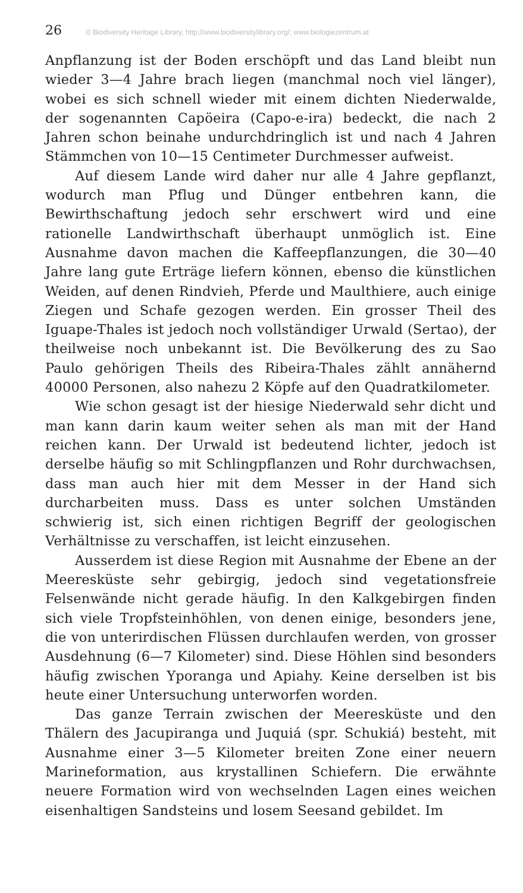26 © Biodiversity Heritage Library, http://www.biodiversitylibrary.org/; www.biologiezentrum.at
Anpflanzung ist der Boden erschöpft und das Land bleibt nun wieder 3—4 Jahre brach liegen (manchmal noch viel länger), wobei es sich schnell wieder mit einem dichten Niederwalde, der sogenannten Capöeira (Capo-e-ira) bedeckt, die nach 2 Jahren schon beinahe undurchdringlich ist und nach 4 Jahren Stämmchen von 10—15 Centimeter Durchmesser aufweist.
Auf diesem Lande wird daher nur alle 4 Jahre gepflanzt, wodurch man Pflug und Dünger entbehren kann, die Bewirthschaftung jedoch sehr erschwert wird und eine rationelle Landwirthschaft überhaupt unmöglich ist. Eine Ausnahme davon machen die Kaffeepflanzungen, die 30—40 Jahre lang gute Erträge liefern können, ebenso die künstlichen Weiden, auf denen Rindvieh, Pferde und Maulthiere, auch einige Ziegen und Schafe gezogen werden. Ein grosser Theil des Iguape-Thales ist jedoch noch vollständiger Urwald (Sertao), der theilweise noch unbekannt ist. Die Bevölkerung des zu Sao Paulo gehörigen Theils des Ribeira-Thales zählt annähernd 40000 Personen, also nahezu 2 Köpfe auf den Quadratkilometer.
Wie schon gesagt ist der hiesige Niederwald sehr dicht und man kann darin kaum weiter sehen als man mit der Hand reichen kann. Der Urwald ist bedeutend lichter, jedoch ist derselbe häufig so mit Schlingpflanzen und Rohr durchwachsen, dass man auch hier mit dem Messer in der Hand sich durcharbeiten muss. Dass es unter solchen Umständen schwierig ist, sich einen richtigen Begriff der geologischen Verhältnisse zu verschaffen, ist leicht einzusehen.
Ausserdem ist diese Region mit Ausnahme der Ebene an der Meeresküste sehr gebirgig, jedoch sind vegetationsfreie Felsenwände nicht gerade häufig. In den Kalkgebirgen finden sich viele Tropfsteinhöhlen, von denen einige, besonders jene, die von unterirdischen Flüssen durchlaufen werden, von grosser Ausdehnung (6—7 Kilometer) sind. Diese Höhlen sind besonders häufig zwischen Yporanga und Apiahy. Keine derselben ist bis heute einer Untersuchung unterworfen worden.
Das ganze Terrain zwischen der Meeresküste und den Thälern des Jacupiranga und Juquiá (spr. Schukiá) besteht, mit Ausnahme einer 3—5 Kilometer breiten Zone einer neuern Marineformation, aus krystallinen Schiefern. Die erwähnte neuere Formation wird von wechselnden Lagen eines weichen eisenhaltigen Sandsteins und losem Seesand gebildet. Im